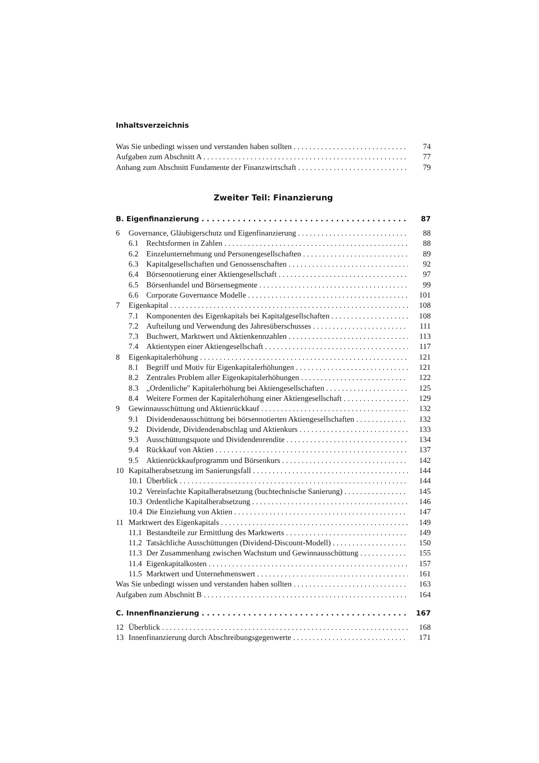Inhaltsverzeichnis
Was Sie unbedingt wissen und verstanden haben sollten 74
Aufgaben zum Abschnitt A 77
Anhang zum Abschnitt Fundamente der Finanzwirtschaft 79
Zweiter Teil: Finanzierung
B. Eigenfinanzierung 87
6 Governance, Gläubigerschutz und Eigenfinanzierung 88
6.1 Rechtsformen in Zahlen 88
6.2 Einzelunternehmung und Personengesellschaften 89
6.3 Kapitalgesellschaften und Genossenschaften 92
6.4 Börsennotierung einer Aktiengesellschaft 97
6.5 Börsenhandel und Börsensegmente 99
6.6 Corporate Governance Modelle 101
7 Eigenkapital 108
7.1 Komponenten des Eigenkapitals bei Kapitalgesellschaften 108
7.2 Aufteilung und Verwendung des Jahresüberschusses 111
7.3 Buchwert, Marktwert und Aktienkennzahlen 113
7.4 Aktientypen einer Aktiengesellschaft 117
8 Eigenkapitalerhöhung 121
8.1 Begriff und Motiv für Eigenkapitalerhöhungen 121
8.2 Zentrales Problem aller Eigenkapitalerhöhungen 122
8.3 „Ordentliche" Kapitalerhöhung bei Aktiengesellschaften 125
8.4 Weitere Formen der Kapitalerhöhung einer Aktiengesellschaft 129
9 Gewinnausschüttung und Aktienrückkauf 132
9.1 Dividendenausschüttung bei börsennotierten Aktiengesellschaften 132
9.2 Dividende, Dividendenabschlag und Aktienkurs 133
9.3 Ausschüttungsquote und Dividendenrendite 134
9.4 Rückkauf von Aktien 137
9.5 Aktienrückkaufprogramm und Börsenkurs 142
10 Kapitalherabsetzung im Sanierungsfall 144
10.1 Überblick 144
10.2 Vereinfachte Kapitalherabsetzung (buchtechnische Sanierung) 145
10.3 Ordentliche Kapitalherabsetzung 146
10.4 Die Einziehung von Aktien 147
11 Marktwert des Eigenkapitals 149
11.1 Bestandteile zur Ermittlung des Marktwerts 149
11.2 Tatsächliche Ausschüttungen (Dividend-Discount-Modell) 150
11.3 Der Zusammenhang zwischen Wachstum und Gewinnausschüttung 155
11.4 Eigenkapitalkosten 157
11.5 Marktwert und Unternehmenswert 161
Was Sie unbedingt wissen und verstanden haben sollten 163
Aufgaben zum Abschnitt B 164
C. Innenfinanzierung 167
12 Überblick 168
13 Innenfinanzierung durch Abschreibungsgegenwerte 171